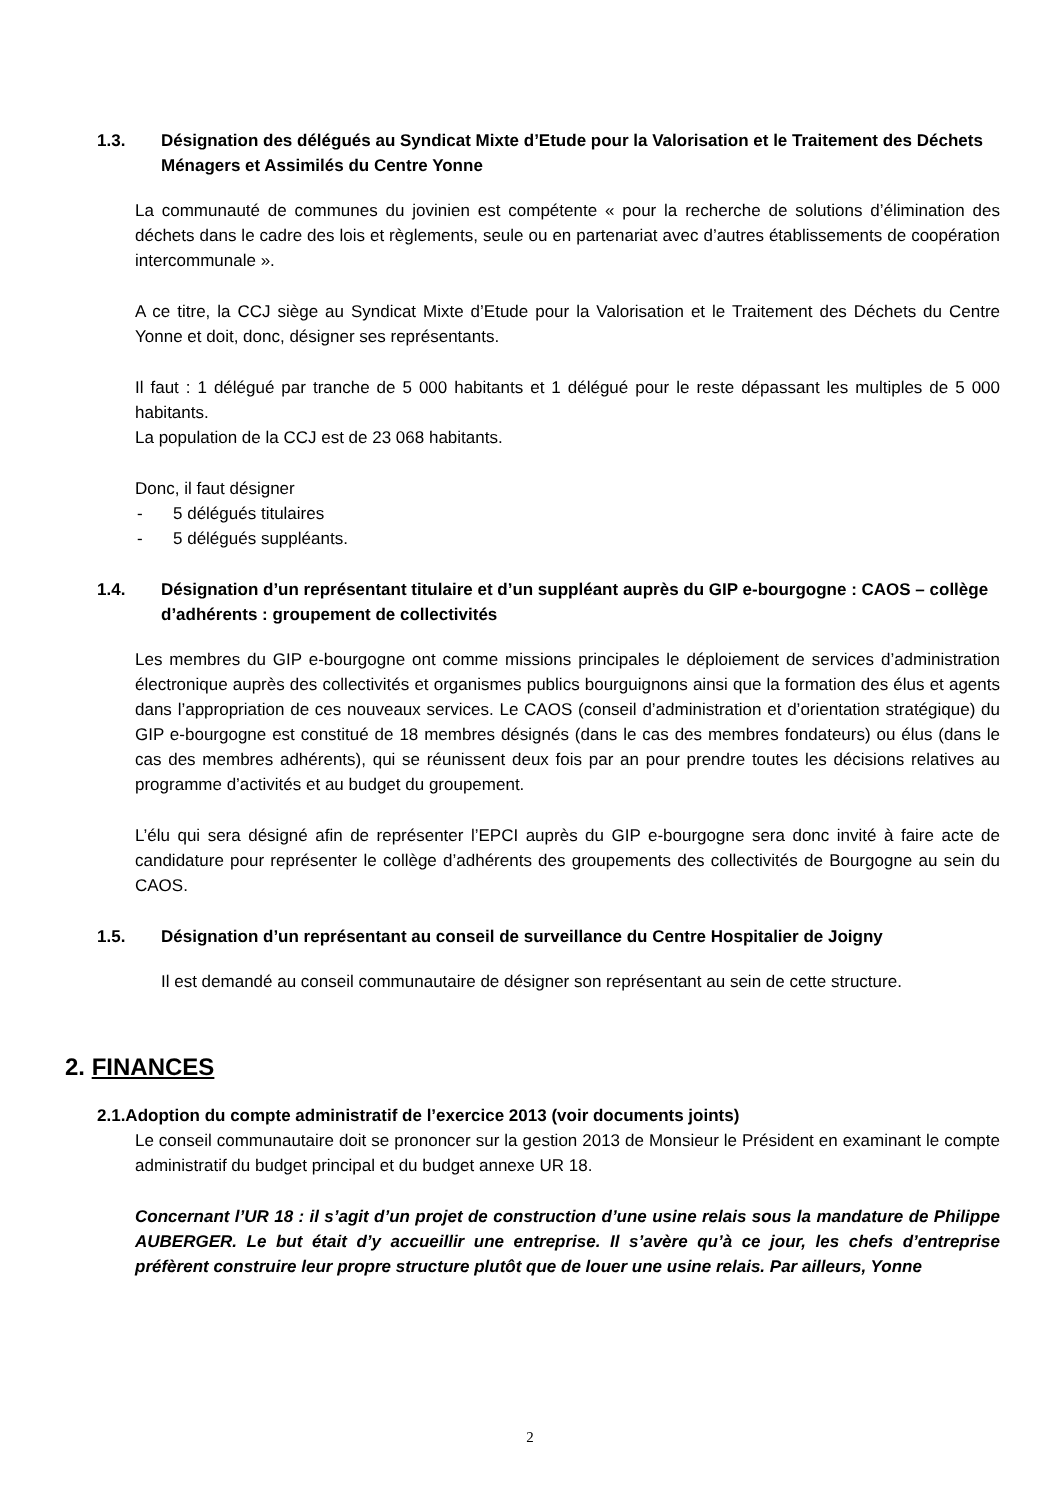1.3. Désignation des délégués au Syndicat Mixte d’Etude pour la Valorisation et le Traitement des Déchets Ménagers et Assimilés du Centre Yonne
La communauté de communes du jovinien est compétente « pour la recherche de solutions d’élimination des déchets dans le cadre des lois et règlements, seule ou en partenariat avec d’autres établissements de coopération intercommunale ».
A ce titre, la CCJ siège au Syndicat Mixte d’Etude pour la Valorisation et le Traitement des Déchets du Centre Yonne et doit, donc, désigner ses représentants.
Il faut : 1 délégué par tranche de 5 000 habitants et 1 délégué pour le reste dépassant les multiples de 5 000 habitants.
La population de la CCJ est de 23 068 habitants.
Donc, il faut désigner
- 5 délégués titulaires
- 5 délégués suppléants.
1.4. Désignation d’un représentant titulaire et d’un suppléant auprès du GIP e-bourgogne : CAOS – collège d’adhérents : groupement de collectivités
Les membres du GIP e-bourgogne ont comme missions principales le déploiement de services d’administration électronique auprès des collectivités et organismes publics bourguignons ainsi que la formation des élus et agents dans l’appropriation de ces nouveaux services. Le CAOS (conseil d’administration et d’orientation stratégique) du GIP e-bourgogne est constitué de 18 membres désignés (dans le cas des membres fondateurs) ou élus (dans le cas des membres adhérents), qui se réunissent deux fois par an pour prendre toutes les décisions relatives au programme d’activités et au budget du groupement.
L’élu qui sera désigné afin de représenter l’EPCI auprès du GIP e-bourgogne sera donc invité à faire acte de candidature pour représenter le collège d’adhérents des groupements des collectivités de Bourgogne au sein du CAOS.
1.5. Désignation d’un représentant au conseil de surveillance du Centre Hospitalier de Joigny
Il est demandé au conseil communautaire de désigner son représentant au sein de cette structure.
2. FINANCES
2.1.Adoption du compte administratif de l’exercice 2013 (voir documents joints)
Le conseil communautaire doit se prononcer sur la gestion 2013 de Monsieur le Président en examinant le compte administratif du budget principal et du budget annexe UR 18.
Concernant l’UR 18 : il s’agit d’un projet de construction d’une usine relais sous la mandature de Philippe AUBERGER. Le but était d’y accueillir une entreprise. Il s’avère qu’à ce jour, les chefs d’entreprise préfèrent construire leur propre structure plutôt que de louer une usine relais. Par ailleurs, Yonne
2